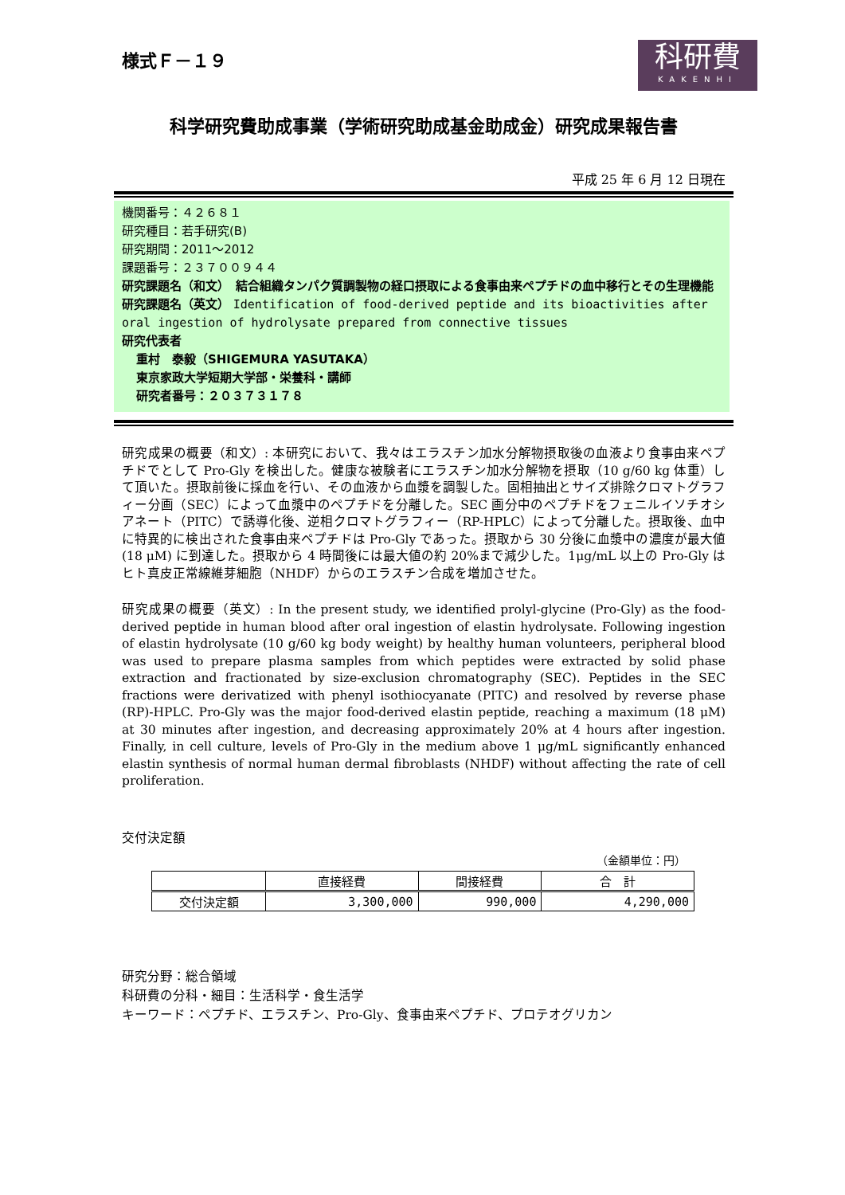様式Ｆ－１９
科研費
KAKENHI
科学研究費助成事業（学術研究助成基金助成金）研究成果報告書
平成 25 年 6 月 12 日現在
機関番号：４２６８１
研究種目：若手研究(B)
研究期間：2011～2012
課題番号：２３７００９４４
研究課題名（和文）　結合組織タンパク質調製物の経口摂取による食事由来ペプチドの血中移行とその生理機能
研究課題名（英文） Identification of food-derived peptide and its bioactivities after oral ingestion of hydrolysate prepared from connective tissues
研究代表者
重村　泰毅（SHIGEMURA YASUTAKA）
東京家政大学短期大学部・栄養科・講師
研究者番号：２０３７３１７８
研究成果の概要（和文）: 本研究において、我々はエラスチン加水分解物摂取後の血液より食事由来ペプチドでとして Pro-Gly を検出した。健康な被験者にエラスチン加水分解物を摂取（10 g/60 kg 体重）して頂いた。摂取前後に採血を行い、その血液から血漿を調製した。固相抽出とサイズ排除クロマトグラフィー分画（SEC）によって血漿中のペプチドを分離した。SEC 画分中のペプチドをフェニルイソチオシアネート（PITC）で誘導化後、逆相クロマトグラフィー（RP-HPLC）によって分離した。摂取後、血中に特異的に検出された食事由来ペプチドは Pro-Gly であった。摂取から 30 分後に血漿中の濃度が最大値(18 μM) に到達した。摂取から 4 時間後には最大値の約 20%まで減少した。1μg/mL 以上の Pro-Gly はヒト真皮正常線維芽細胞（NHDF）からのエラスチン合成を増加させた。
研究成果の概要（英文）: In the present study, we identified prolyl-glycine (Pro-Gly) as the food-derived peptide in human blood after oral ingestion of elastin hydrolysate. Following ingestion of elastin hydrolysate (10 g/60 kg body weight) by healthy human volunteers, peripheral blood was used to prepare plasma samples from which peptides were extracted by solid phase extraction and fractionated by size-exclusion chromatography (SEC). Peptides in the SEC fractions were derivatized with phenyl isothiocyanate (PITC) and resolved by reverse phase (RP)-HPLC. Pro-Gly was the major food-derived elastin peptide, reaching a maximum (18 μM) at 30 minutes after ingestion, and decreasing approximately 20% at 4 hours after ingestion. Finally, in cell culture, levels of Pro-Gly in the medium above 1 μg/mL significantly enhanced elastin synthesis of normal human dermal fibroblasts (NHDF) without affecting the rate of cell proliferation.
交付決定額
（金額単位：円）
| | 直接経費 | 間接経費 | 合 計 |
| --- | --- | --- | --- |
| 交付決定額 | 3,300,000 | 990,000 | 4,290,000 |
研究分野：総合領域
科研費の分科・細目：生活科学・食生活学
キーワード：ペプチド、エラスチン、Pro-Gly、食事由来ペプチド、プロテオグリカン